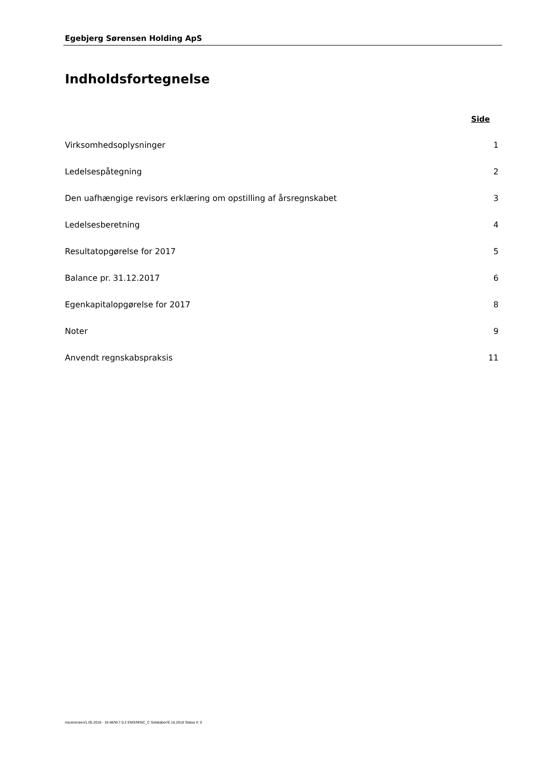Egebjerg Sørensen Holding ApS
Indholdsfortegnelse
Side
Virksomhedsoplysninger 1
Ledelsespåtegning 2
Den uafhængige revisors erklæring om opstilling af årsregnskabet 3
Ledelsesberetning 4
Resultatopgørelse for 2017 5
Balance pr. 31.12.2017 6
Egenkapitalopgørelse for 2017 8
Noter 9
Anvendt regnskabspraksis 11
nisoerensen/1.05.2018 - 16:48/W.7.0.2 EMS/MStC_C Selskaber/E.16.2018 Status II: 0